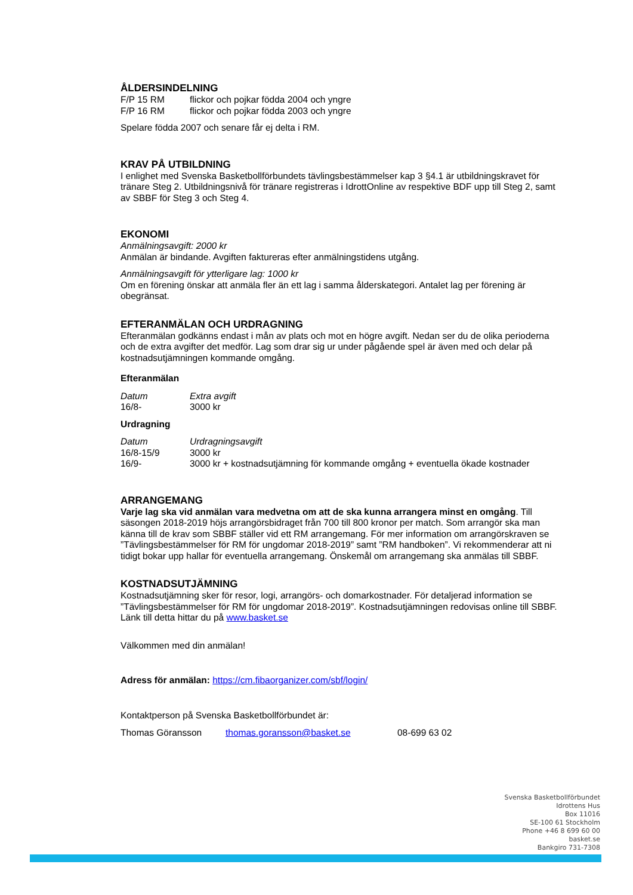ÅLDERSINDELNING
F/P 15 RM flickor och pojkar födda 2004 och yngre
F/P 16 RM flickor och pojkar födda 2003 och yngre
Spelare födda 2007 och senare får ej delta i RM.
KRAV PÅ UTBILDNING
I enlighet med Svenska Basketbollförbundets tävlingsbestämmelser kap 3 §4.1 är utbildningskravet för tränare Steg 2. Utbildningsnivå för tränare registreras i IdrottOnline av respektive BDF upp till Steg 2, samt av SBBF för Steg 3 och Steg 4.
EKONOMI
Anmälningsavgift: 2000 kr
Anmälan är bindande. Avgiften faktureras efter anmälningstidens utgång.
Anmälningsavgift för ytterligare lag: 1000 kr
Om en förening önskar att anmäla fler än ett lag i samma ålderskategori. Antalet lag per förening är obegränsat.
EFTERANMÄLAN OCH URDRAGNING
Efteranmälan godkänns endast i mån av plats och mot en högre avgift. Nedan ser du de olika perioderna och de extra avgifter det medför. Lag som drar sig ur under pågående spel är även med och delar på kostnadsutjämningen kommande omgång.
Efteranmälan
Datum Extra avgift
16/8- 3000 kr
Urdragning
Datum Urdragningsavgift
16/8-15/9 3000 kr
16/9- 3000 kr + kostnadsutjämning för kommande omgång + eventuella ökade kostnader
ARRANGEMANG
Varje lag ska vid anmälan vara medvetna om att de ska kunna arrangera minst en omgång. Till säsongen 2018-2019 höjs arrangörsbidraget från 700 till 800 kronor per match. Som arrangör ska man känna till de krav som SBBF ställer vid ett RM arrangemang. För mer information om arrangörskraven se ”Tävlingsbestämmelser för RM för ungdomar 2018-2019” samt ”RM handboken”. Vi rekommenderar att ni tidigt bokar upp hallar för eventuella arrangemang. Önskemål om arrangemang ska anmälas till SBBF.
KOSTNADSUTJÄMNING
Kostnadsutjämning sker för resor, logi, arrangörs- och domarkostnader. För detaljerad information se ”Tävlingsbestämmelser för RM för ungdomar 2018-2019”. Kostnadsutjämningen redovisas online till SBBF. Länk till detta hittar du på www.basket.se
Välkommen med din anmälan!
Adress för anmälan: https://cm.fibaorganizer.com/sbf/login/
Kontaktperson på Svenska Basketbollförbundet är:
Thomas Göransson thomas.goransson@basket.se 08-699 63 02
Svenska Basketbollförbundet
Idrottens Hus
Box 11016
SE-100 61 Stockholm
Phone +46 8 699 60 00
basket.se
Bankgiro 731-7308